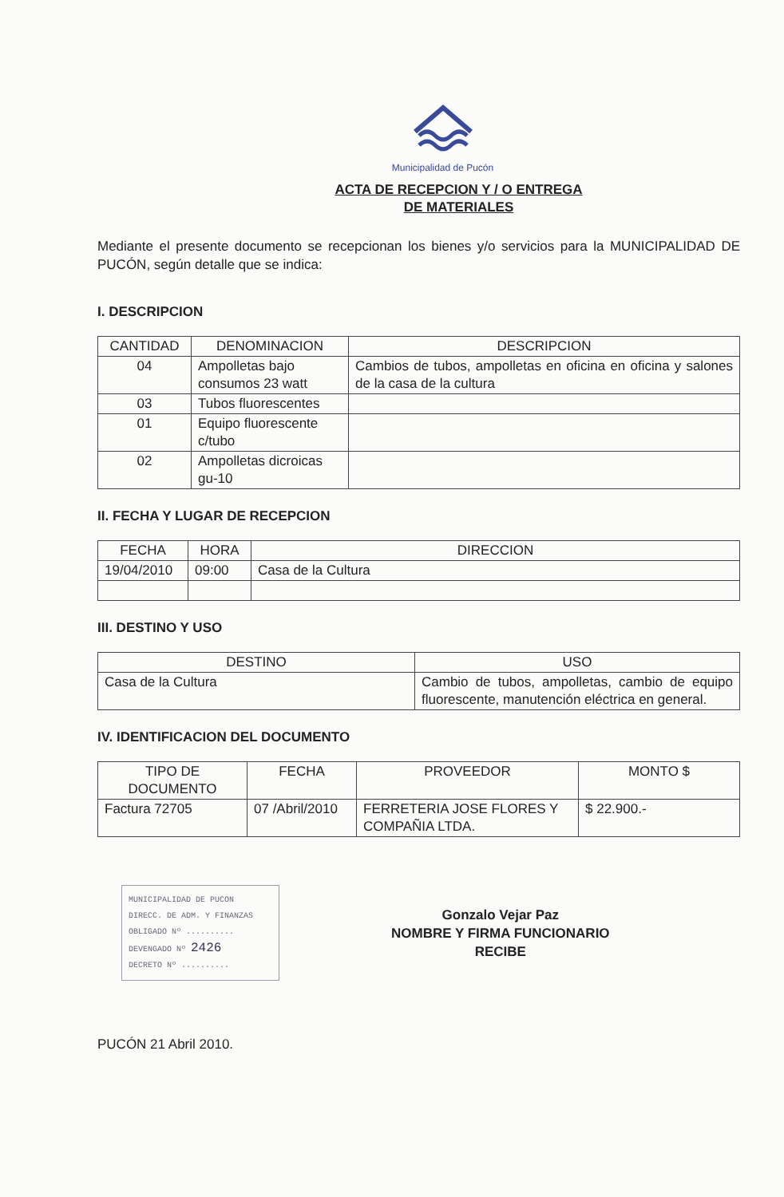Municipalidad de Pucón
ACTA DE RECEPCION Y / O ENTREGA
DE MATERIALES
Mediante el presente documento se recepcionan los bienes y/o servicios para la MUNICIPALIDAD DE PUCÓN, según detalle que se indica:
I. DESCRIPCION
| CANTIDAD | DENOMINACION | DESCRIPCION |
| --- | --- | --- |
| 04 | Ampolletas bajo consumos 23 watt | Cambios de tubos, ampolletas en oficina en oficina y salones de la casa de la cultura |
| 03 | Tubos fluorescentes | |
| 01 | Equipo fluorescente c/tubo | |
| 02 | Ampolletas dicroicas gu-10 | |
II. FECHA Y LUGAR DE RECEPCION
| FECHA | HORA | DIRECCION |
| --- | --- | --- |
| 19/04/2010 | 09:00 | Casa de la Cultura |
III. DESTINO Y USO
| DESTINO | USO |
| --- | --- |
| Casa de la Cultura | Cambio de tubos, ampolletas, cambio de equipo fluorescente, manutención eléctrica en general. |
IV. IDENTIFICACION DEL DOCUMENTO
| TIPO DE DOCUMENTO | FECHA | PROVEEDOR | MONTO $ |
| --- | --- | --- | --- |
| Factura 72705 | 07 /Abril/2010 | FERRETERIA JOSE FLORES Y COMPAÑIA LTDA. | $ 22.900.- |
MUNICIPALIDAD DE PUCON
DIRECC. DE ADM. Y FINANZAS
OBLIGADO Nº ..........
DEVENGADO Nº 2426
DECRETO Nº ..........
Gonzalo Vejar Paz
NOMBRE Y FIRMA FUNCIONARIO
RECIBE
PUCÓN 21 Abril 2010.